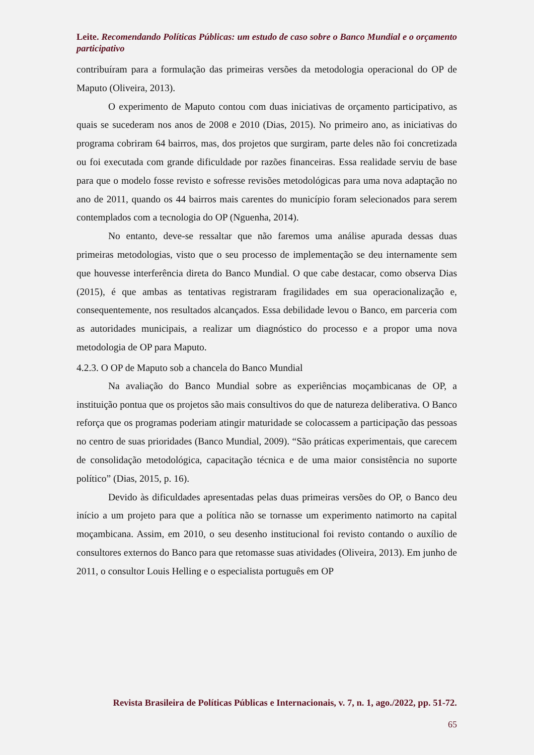Leite. Recomendando Políticas Públicas: um estudo de caso sobre o Banco Mundial e o orçamento participativo
contribuíram para a formulação das primeiras versões da metodologia operacional do OP de Maputo (Oliveira, 2013).
O experimento de Maputo contou com duas iniciativas de orçamento participativo, as quais se sucederam nos anos de 2008 e 2010 (Dias, 2015). No primeiro ano, as iniciativas do programa cobriram 64 bairros, mas, dos projetos que surgiram, parte deles não foi concretizada ou foi executada com grande dificuldade por razões financeiras. Essa realidade serviu de base para que o modelo fosse revisto e sofresse revisões metodológicas para uma nova adaptação no ano de 2011, quando os 44 bairros mais carentes do município foram selecionados para serem contemplados com a tecnologia do OP (Nguenha, 2014).
No entanto, deve-se ressaltar que não faremos uma análise apurada dessas duas primeiras metodologias, visto que o seu processo de implementação se deu internamente sem que houvesse interferência direta do Banco Mundial. O que cabe destacar, como observa Dias (2015), é que ambas as tentativas registraram fragilidades em sua operacionalização e, consequentemente, nos resultados alcançados. Essa debilidade levou o Banco, em parceria com as autoridades municipais, a realizar um diagnóstico do processo e a propor uma nova metodologia de OP para Maputo.
4.2.3. O OP de Maputo sob a chancela do Banco Mundial
Na avaliação do Banco Mundial sobre as experiências moçambicanas de OP, a instituição pontua que os projetos são mais consultivos do que de natureza deliberativa. O Banco reforça que os programas poderiam atingir maturidade se colocassem a participação das pessoas no centro de suas prioridades (Banco Mundial, 2009). “São práticas experimentais, que carecem de consolidação metodológica, capacitação técnica e de uma maior consistência no suporte político” (Dias, 2015, p. 16).
Devido às dificuldades apresentadas pelas duas primeiras versões do OP, o Banco deu início a um projeto para que a política não se tornasse um experimento natimorto na capital moçambicana. Assim, em 2010, o seu desenho institucional foi revisto contando o auxílio de consultores externos do Banco para que retomasse suas atividades (Oliveira, 2013). Em junho de 2011, o consultor Louis Helling e o especialista português em OP
Revista Brasileira de Políticas Públicas e Internacionais, v. 7, n. 1, ago./2022, pp. 51-72.
65